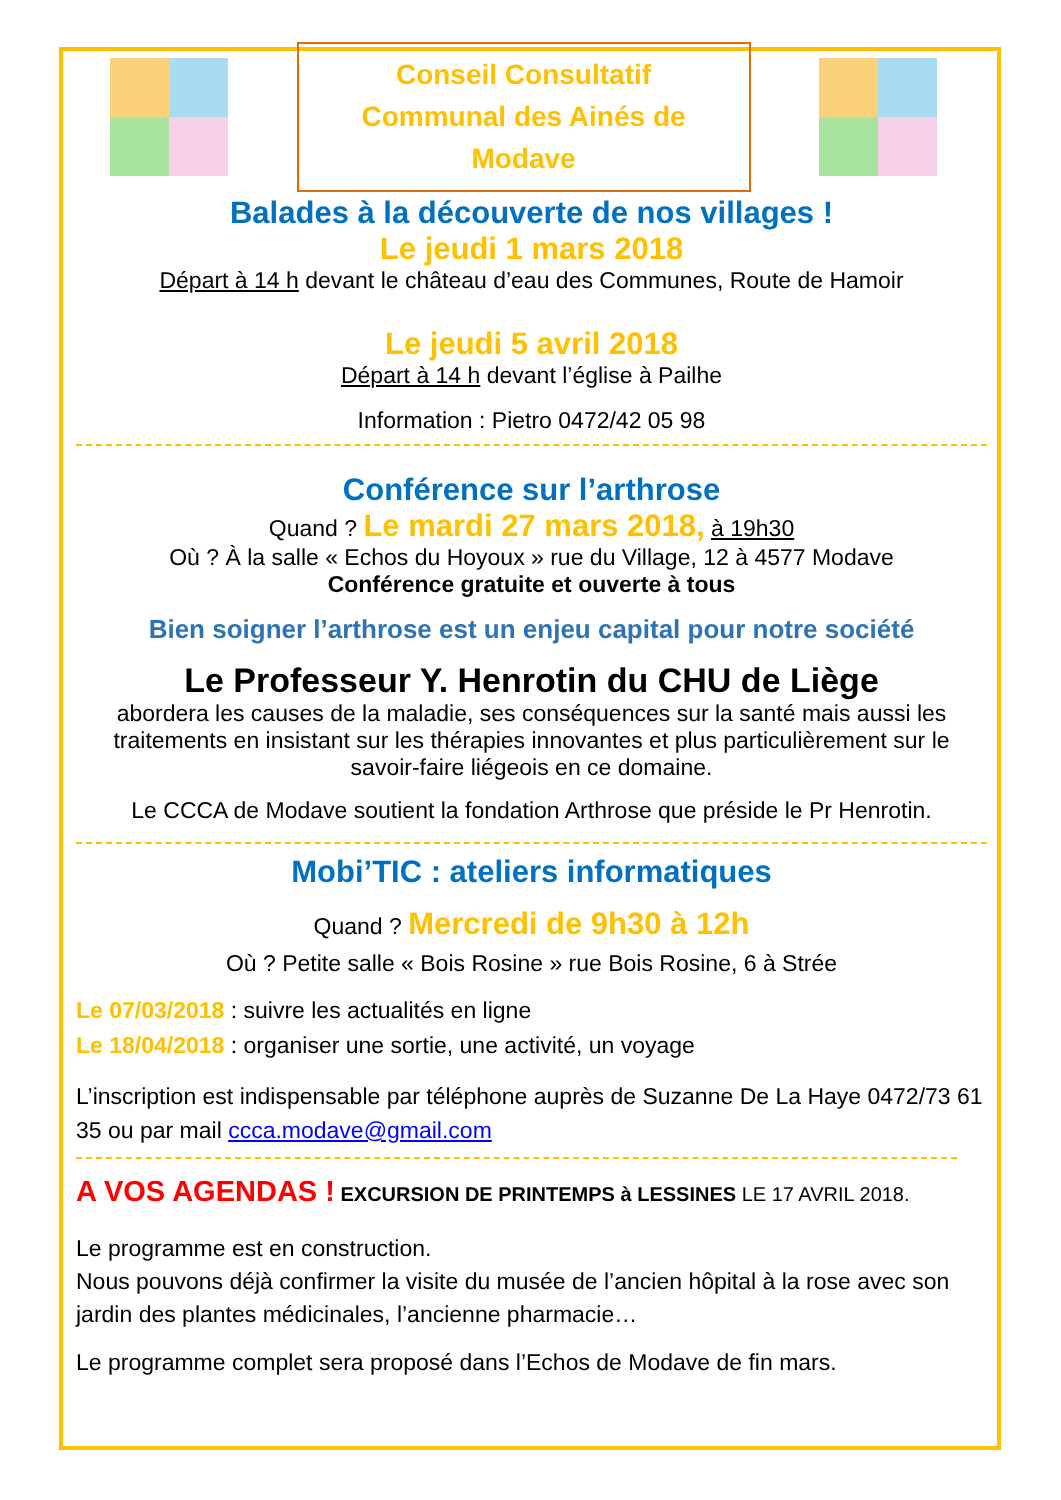Conseil Consultatif Communal des Ainés de Modave
Balades à la découverte de nos villages !
Le jeudi 1 mars 2018
Départ à 14 h devant le château d’eau des Communes, Route de Hamoir
Le jeudi 5 avril 2018
Départ à 14 h devant l’église à Pailhe
Information : Pietro 0472/42 05 98
Conférence sur l’arthrose
Quand ? Le mardi 27 mars 2018, à 19h30
Où ? À la salle « Echos du Hoyoux » rue du Village, 12 à 4577 Modave
Conférence gratuite et ouverte à tous
Bien soigner l’arthrose est un enjeu capital pour notre société
Le Professeur Y. Henrotin du CHU de Liège
aborderа les causes de la maladie, ses conséquences sur la santé mais aussi les traitements en insistant sur les thérapies innovantes et plus particulièrement sur le savoir-faire liégeois en ce domaine.
Le CCCA de Modave soutient la fondation Arthrose que préside le Pr Henrotin.
Mobi’TIC : ateliers informatiques
Quand ? Mercredi de 9h30 à 12h
Où ? Petite salle « Bois Rosine » rue Bois Rosine, 6 à Strée
Le 07/03/2018 : suivre les actualités en ligne
Le 18/04/2018 : organiser une sortie, une activité, un voyage
L’inscription est indispensable par téléphone auprès de Suzanne De La Haye 0472/73 61 35 ou par mail ccca.modave@gmail.com
A VOS AGENDAS ! EXCURSION DE PRINTEMPS à LESSINES LE 17 AVRIL 2018.
Le programme est en construction.
Nous pouvons déjà confirmer la visite du musée de l’ancien hôpital à la rose avec son jardin des plantes médicinales, l’ancienne pharmacie…
Le programme complet sera proposé dans l’Echos de Modave de fin mars.